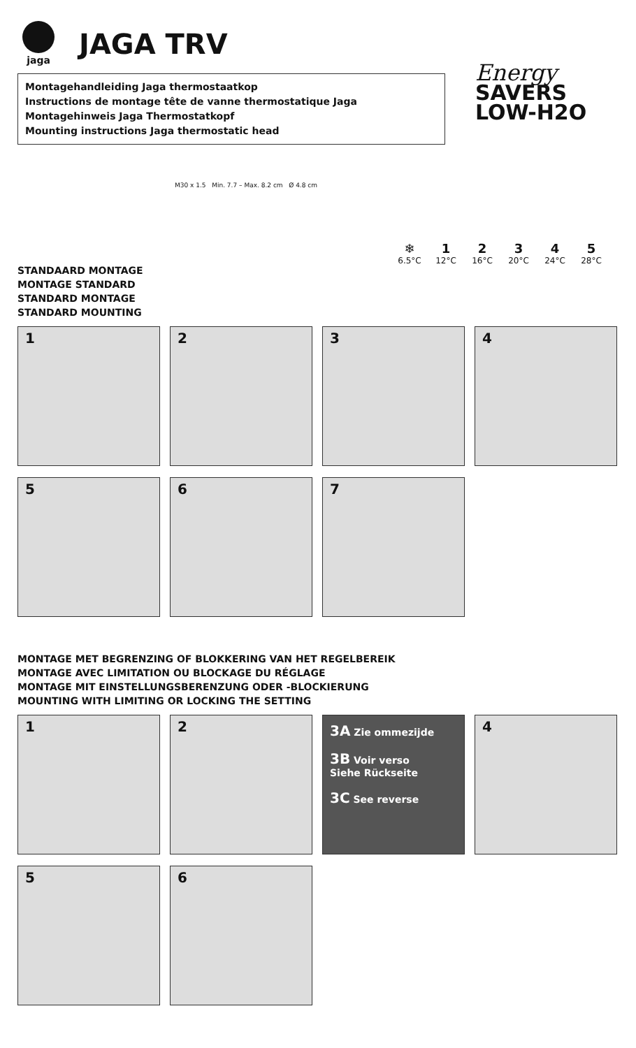jaga
JAGA TRV
Montagehandleiding Jaga thermostaatkop
Instructions de montage tête de vanne thermostatique Jaga
Montagehinweis Jaga Thermostatkopf
Mounting instructions Jaga thermostatic head
Energy
SAVERS
LOW-H2O
M30 x 1.5 Min. 7.7 – Max. 8.2 cm Ø 4.8 cm
❄
6.5°C
1
12°C
2
16°C
3
20°C
4
24°C
5
28°C
STANDAARD MONTAGE
MONTAGE STANDARD
STANDARD MONTAGE
STANDARD MOUNTING
1
2
3
4
5
6
7
MONTAGE MET BEGRENZING OF BLOKKERING VAN HET REGELBEREIK
MONTAGE AVEC LIMITATION OU BLOCKAGE DU RÉGLAGE
MONTAGE MIT EINSTELLUNGSBERENZUNG ODER -BLOCKIERUNG
MOUNTING WITH LIMITING OR LOCKING THE SETTING
1
2
3A Zie ommezijde
3B Voir verso
Siehe Rückseite
3C See reverse
4
5
6